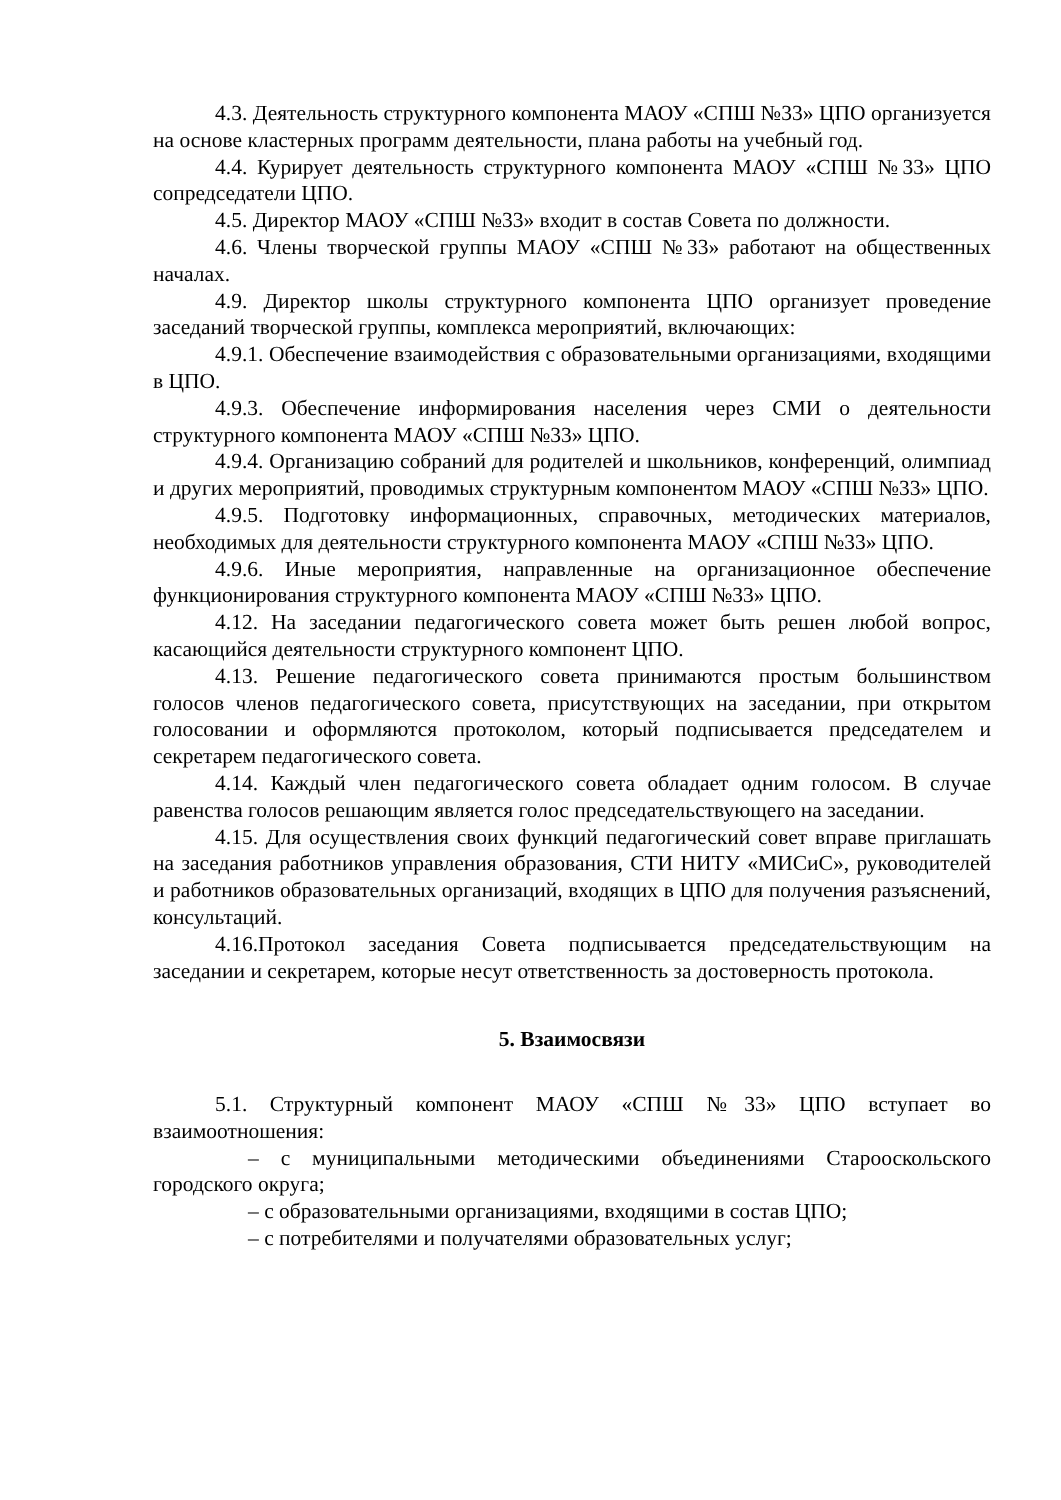4.3. Деятельность структурного компонента МАОУ «СПШ №33» ЦПО организуется на основе кластерных программ деятельности, плана работы на учебный год.
4.4. Курирует деятельность структурного компонента МАОУ «СПШ №33» ЦПО сопредседатели ЦПО.
4.5. Директор МАОУ «СПШ №33» входит в состав Совета по должности.
4.6. Члены творческой группы МАОУ «СПШ №33» работают на общественных началах.
4.9. Директор школы структурного компонента ЦПО организует проведение заседаний творческой группы, комплекса мероприятий, включающих:
4.9.1. Обеспечение взаимодействия с образовательными организациями, входящими в ЦПО.
4.9.3. Обеспечение информирования населения через СМИ о деятельности структурного компонента МАОУ «СПШ №33» ЦПО.
4.9.4. Организацию собраний для родителей и школьников, конференций, олимпиад и других мероприятий, проводимых структурным компонентом МАОУ «СПШ №33» ЦПО.
4.9.5. Подготовку информационных, справочных, методических материалов, необходимых для деятельности структурного компонента МАОУ «СПШ №33» ЦПО.
4.9.6. Иные мероприятия, направленные на организационное обеспечение функционирования структурного компонента МАОУ «СПШ №33» ЦПО.
4.12. На заседании педагогического совета может быть решен любой вопрос, касающийся деятельности структурного компонент ЦПО.
4.13. Решение педагогического совета принимаются простым большинством голосов членов педагогического совета, присутствующих на заседании, при открытом голосовании и оформляются протоколом, который подписывается председателем и секретарем педагогического совета.
4.14. Каждый член педагогического совета обладает одним голосом. В случае равенства голосов решающим является голос председательствующего на заседании.
4.15. Для осуществления своих функций педагогический совет вправе приглашать на заседания работников управления образования, СТИ НИТУ «МИСиС», руководителей и работников образовательных организаций, входящих в ЦПО для получения разъяснений, консультаций.
4.16.Протокол заседания Совета подписывается председательствующим на заседании и секретарем, которые несут ответственность за достоверность протокола.
5. Взаимосвязи
5.1. Структурный компонент МАОУ «СПШ №33» ЦПО вступает во взаимоотношения:
– с муниципальными методическими объединениями Старооскольского городского округа;
– с образовательными организациями, входящими в состав ЦПО;
– с потребителями и получателями образовательных услуг;